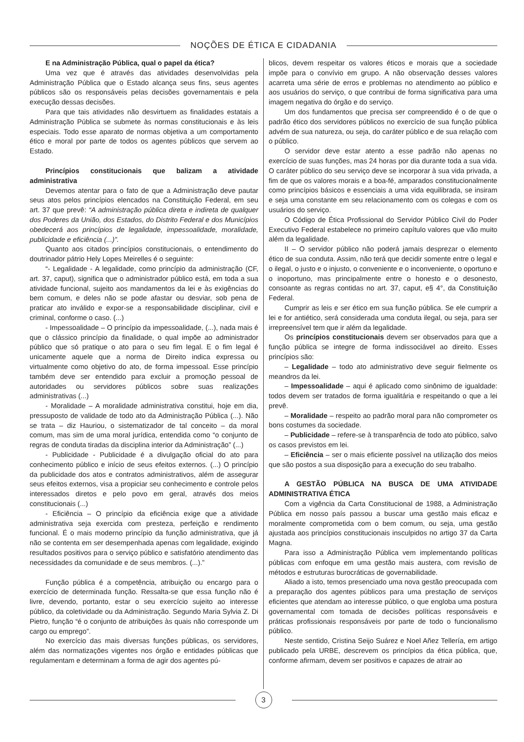NOÇÕES DE ÉTICA E CIDADANIA
E na Administração Pública, qual o papel da ética?
Uma vez que é através das atividades desenvolvidas pela Administração Pública que o Estado alcança seus fins, seus agentes públicos são os responsáveis pelas decisões governamentais e pela execução dessas decisões.
Para que tais atividades não desvirtuem as finalidades estatais a Administração Pública se submete às normas constitucionais e às leis especiais. Todo esse aparato de normas objetiva a um comportamento ético e moral por parte de todos os agentes públicos que servem ao Estado.
Princípios constitucionais que balizam a atividade administrativa
Devemos atentar para o fato de que a Administração deve pautar seus atos pelos princípios elencados na Constituição Federal, em seu art. 37 que prevê: “A administração pública direta e indireta de qualquer dos Poderes da União, dos Estados, do Distrito Federal e dos Municípios obedecerá aos princípios de legalidade, impessoalidade, moralidade, publicidade e eficiência (...)”.
Quanto aos citados princípios constitucionais, o entendimento do doutrinador pátrio Hely Lopes Meirelles é o seguinte:
“- Legalidade - A legalidade, como princípio da administração (CF, art. 37, caput), significa que o administrador público está, em toda a sua atividade funcional, sujeito aos mandamentos da lei e às exigências do bem comum, e deles não se pode afastar ou desviar, sob pena de praticar ato inválido e expor-se a responsabilidade disciplinar, civil e criminal, conforme o caso. (...)
- Impessoalidade – O princípio da impessoalidade, (...), nada mais é que o clássico princípio da finalidade, o qual impõe ao administrador público que só pratique o ato para o seu fim legal. E o fim legal é unicamente aquele que a norma de Direito indica expressa ou virtualmente como objetivo do ato, de forma impessoal. Esse princípio também deve ser entendido para excluir a promoção pessoal de autoridades ou servidores públicos sobre suas realizações administrativas (...)
- Moralidade – A moralidade administrativa constitui, hoje em dia, pressuposto de validade de todo ato da Administração Pública (...). Não se trata – diz Hauriou, o sistematizador de tal conceito – da moral comum, mas sim de uma moral jurídica, entendida como “o conjunto de regras de conduta tiradas da disciplina interior da Administração” (...)
- Publicidade - Publicidade é a divulgação oficial do ato para conhecimento público e início de seus efeitos externos. (...) O princípio da publicidade dos atos e contratos administrativos, além de assegurar seus efeitos externos, visa a propiciar seu conhecimento e controle pelos interessados diretos e pelo povo em geral, através dos meios constitucionais (...)
- Eficiência – O princípio da eficiência exige que a atividade administrativa seja exercida com presteza, perfeição e rendimento funcional. É o mais moderno princípio da função administrativa, que já não se contenta em ser desempenhada apenas com legalidade, exigindo resultados positivos para o serviço público e satisfatório atendimento das necessidades da comunidade e de seus membros. (...).”
Função pública é a competência, atribuição ou encargo para o exercício de determinada função. Ressalta-se que essa função não é livre, devendo, portanto, estar o seu exercício sujeito ao interesse público, da coletividade ou da Administração. Segundo Maria Sylvia Z. Di Pietro, função “é o conjunto de atribuições às quais não corresponde um cargo ou emprego”.
No exercício das mais diversas funções públicas, os servidores, além das normatizações vigentes nos órgão e entidades públicas que regulamentam e determinam a forma de agir dos agentes pú-
blicos, devem respeitar os valores éticos e morais que a sociedade impõe para o convívio em grupo. A não observação desses valores acarreta uma série de erros e problemas no atendimento ao público e aos usuários do serviço, o que contribui de forma significativa para uma imagem negativa do órgão e do serviço.
Um dos fundamentos que precisa ser compreendido é o de que o padrão ético dos servidores públicos no exercício de sua função pública advém de sua natureza, ou seja, do caráter público e de sua relação com o público.
O servidor deve estar atento a esse padrão não apenas no exercício de suas funções, mas 24 horas por dia durante toda a sua vida. O caráter público do seu serviço deve se incorporar à sua vida privada, a fim de que os valores morais e a boa-fé, amparados constitucionalmente como princípios básicos e essenciais a uma vida equilibrada, se insiram e seja uma constante em seu relacionamento com os colegas e com os usuários do serviço.
O Código de Ética Profissional do Servidor Público Civil do Poder Executivo Federal estabelece no primeiro capítulo valores que vão muito além da legalidade.
II – O servidor público não poderá jamais desprezar o elemento ético de sua conduta. Assim, não terá que decidir somente entre o legal e o ilegal, o justo e o injusto, o conveniente e o inconveniente, o oportuno e o inoportuno, mas principalmente entre o honesto e o desonesto, consoante as regras contidas no art. 37, caput, e§ 4°, da Constituição Federal.
Cumprir as leis e ser ético em sua função pública. Se ele cumprir a lei e for antiético, será considerada uma conduta ilegal, ou seja, para ser irrepreensível tem que ir além da legalidade.
Os princípios constitucionais devem ser observados para que a função pública se integre de forma indissociável ao direito. Esses princípios são:
– Legalidade – todo ato administrativo deve seguir fielmente os meandros da lei.
– Impessoalidade – aqui é aplicado como sinônimo de igualdade: todos devem ser tratados de forma igualitária e respeitando o que a lei prevê.
– Moralidade – respeito ao padrão moral para não comprometer os bons costumes da sociedade.
– Publicidade – refere-se à transparência de todo ato público, salvo os casos previstos em lei.
– Eficiência – ser o mais eficiente possível na utilização dos meios que são postos a sua disposição para a execução do seu trabalho.
A GESTÃO PÚBLICA NA BUSCA DE UMA ATIVIDADE ADMINISTRATIVA ÉTICA
Com a vigência da Carta Constitucional de 1988, a Administração Pública em nosso país passou a buscar uma gestão mais eficaz e moralmente comprometida com o bem comum, ou seja, uma gestão ajustada aos princípios constitucionais insculpidos no artigo 37 da Carta Magna.
Para isso a Administração Pública vem implementando políticas públicas com enfoque em uma gestão mais austera, com revisão de métodos e estruturas burocráticas de governabilidade.
Aliado a isto, temos presenciado uma nova gestão preocupada com a preparação dos agentes públicos para uma prestação de serviços eficientes que atendam ao interesse público, o que engloba uma postura governamental com tomada de decisões políticas responsáveis e práticas profissionais responsáveis por parte de todo o funcionalismo público.
Neste sentido, Cristina Seijo Suárez e Noel Añez Tellería, em artigo publicado pela URBE, descrevem os princípios da ética pública, que, conforme afirmam, devem ser positivos e capazes de atrair ao
3